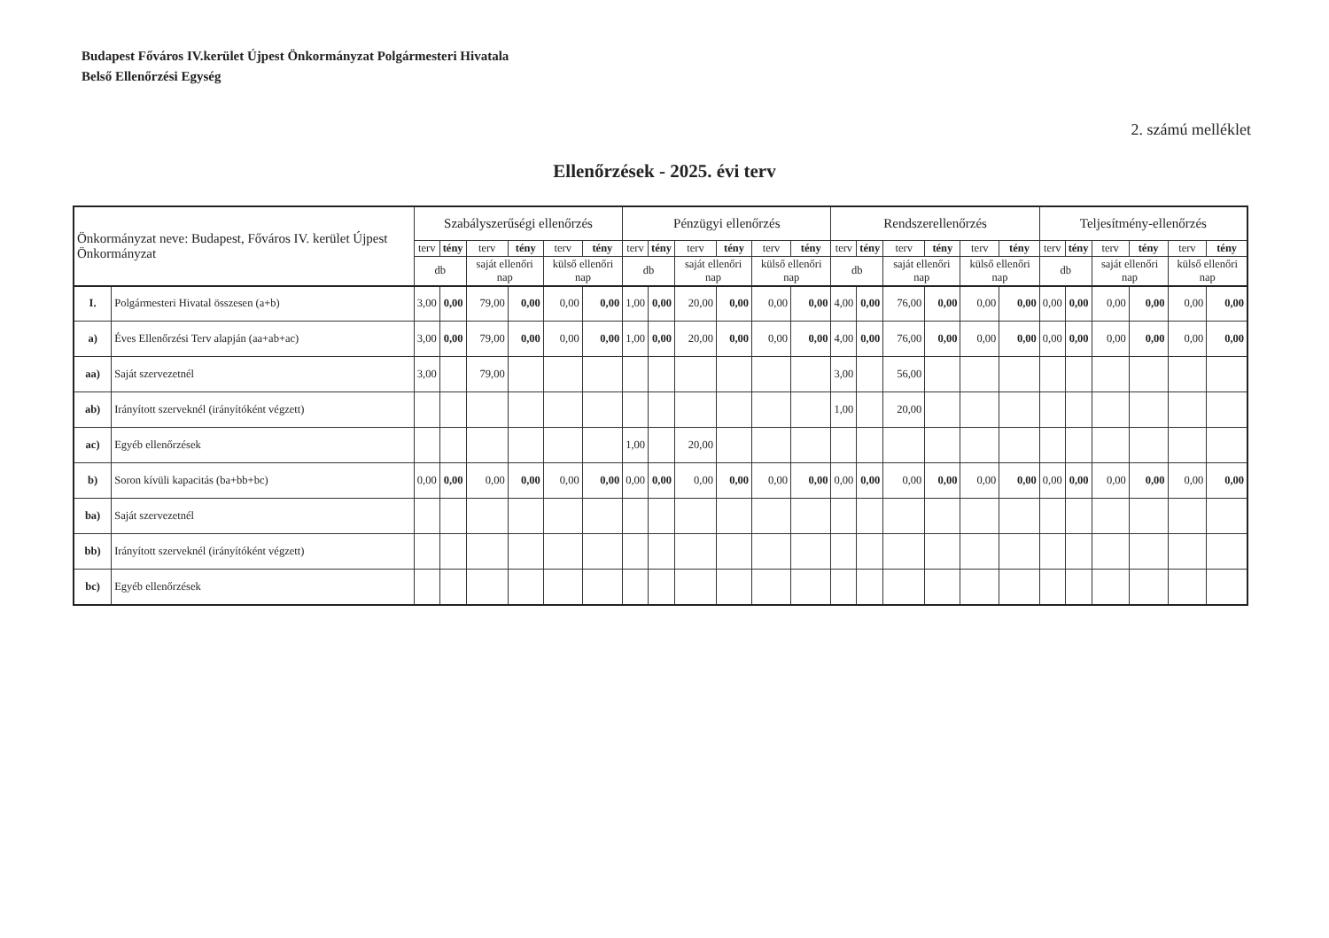Budapest Főváros IV.kerület Újpest Önkormányzat Polgármesteri Hivatala
Belső Ellenőrzési Egység
2. számú melléklet
Ellenőrzések - 2025. évi terv
| Önkormányzat neve: Budapest, Főváros IV. kerület Újpest Önkormányzat | | Szabályszerűségi ellenőrzés | | | | | | Pénzügyi ellenőrzés | | | | | | Rendszerellenőrzés | | | | | | Teljesítmény-ellenőrzés | | | | | |
| --- | --- | --- | --- | --- | --- | --- | --- | --- | --- | --- | --- | --- | --- | --- | --- | --- | --- | --- | --- | --- | --- | --- | --- | --- | --- |
| | | terv | tény | terv | tény | terv | tény | terv | tény | terv | tény | terv | tény | terv | tény | terv | tény | terv | tény | terv | tény | terv | tény | terv | tény |
| | | db | | saját ellenőri nap | | külső ellenőri nap | | db | | saját ellenőri nap | | külső ellenőri nap | | db | | saját ellenőri nap | | külső ellenőri nap | | db | | saját ellenőri nap | | külső ellenőri nap | |
| I. | Polgármesteri Hivatal összesen (a+b) | 3,00 | 0,00 | 79,00 | 0,00 | 0,00 | 0,00 | 1,00 | 0,00 | 20,00 | 0,00 | 0,00 | 0,00 | 4,00 | 0,00 | 76,00 | 0,00 | 0,00 | 0,00 | 0,00 | 0,00 | 0,00 | 0,00 | 0,00 | 0,00 |
| a) | Éves Ellenőrzési Terv alapján (aa+ab+ac) | 3,00 | 0,00 | 79,00 | 0,00 | 0,00 | 0,00 | 1,00 | 0,00 | 20,00 | 0,00 | 0,00 | 0,00 | 4,00 | 0,00 | 76,00 | 0,00 | 0,00 | 0,00 | 0,00 | 0,00 | 0,00 | 0,00 | 0,00 | 0,00 |
| aa) | Saját szervezetnél | 3,00 | | 79,00 | | | | | | | | | | 3,00 | | 56,00 | | | | | | | | | |
| ab) | Irányított szerveknél (irányítóként végzett) | | | | | | | | | | | | | 1,00 | | 20,00 | | | | | | | | | |
| ac) | Egyéb ellenőrzések | | | | | | | 1,00 | | 20,00 | | | | | | | | | | | | | | | |
| b) | Soron kívüli kapacitás (ba+bb+bc) | 0,00 | 0,00 | 0,00 | 0,00 | 0,00 | 0,00 | 0,00 | 0,00 | 0,00 | 0,00 | 0,00 | 0,00 | 0,00 | 0,00 | 0,00 | 0,00 | 0,00 | 0,00 | 0,00 | 0,00 | 0,00 | 0,00 | 0,00 | 0,00 |
| ba) | Saját szervezetnél | | | | | | | | | | | | | | | | | | | | | | | | |
| bb) | Irányított szerveknél (irányítóként végzett) | | | | | | | | | | | | | | | | | | | | | | | | |
| bc) | Egyéb ellenőrzések | | | | | | | | | | | | | | | | | | | | | | | | |